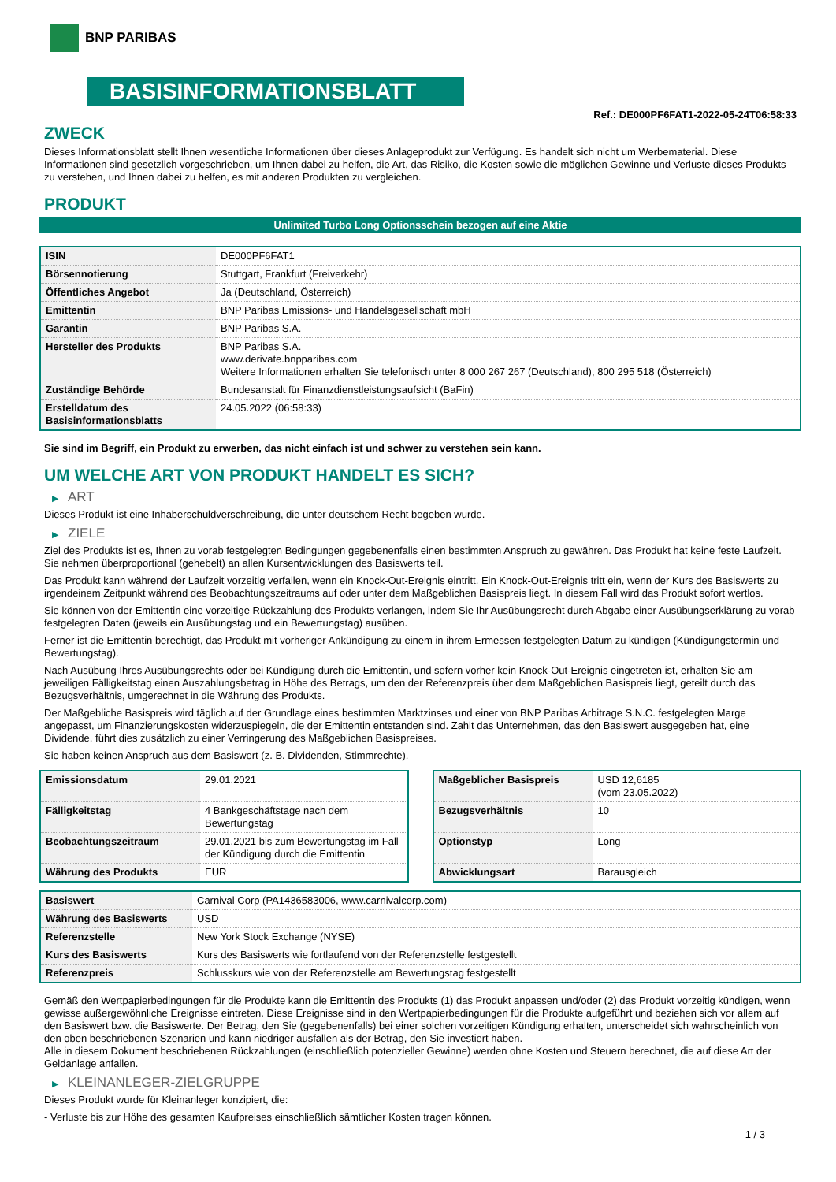BNP PARIBAS
BASISINFORMATIONSBLATT
Ref.: DE000PF6FAT1-2022-05-24T06:58:33
ZWECK
Dieses Informationsblatt stellt Ihnen wesentliche Informationen über dieses Anlageprodukt zur Verfügung. Es handelt sich nicht um Werbematerial. Diese Informationen sind gesetzlich vorgeschrieben, um Ihnen dabei zu helfen, die Art, das Risiko, die Kosten sowie die möglichen Gewinne und Verluste dieses Produkts zu verstehen, und Ihnen dabei zu helfen, es mit anderen Produkten zu vergleichen.
PRODUKT
Unlimited Turbo Long Optionsschein bezogen auf eine Aktie
| ISIN | DE000PF6FAT1 |
| Börsennotierung | Stuttgart, Frankfurt (Freiverkehr) |
| Öffentliches Angebot | Ja (Deutschland, Österreich) |
| Emittentin | BNP Paribas Emissions- und Handelsgesellschaft mbH |
| Garantin | BNP Paribas S.A. |
| Hersteller des Produkts | BNP Paribas S.A. www.derivate.bnpparibas.com Weitere Informationen erhalten Sie telefonisch unter 8 000 267 267 (Deutschland), 800 295 518 (Österreich) |
| Zuständige Behörde | Bundesanstalt für Finanzdienstleistungsaufsicht (BaFin) |
| Erstelldatum des Basisinformationsblatts | 24.05.2022 (06:58:33) |
Sie sind im Begriff, ein Produkt zu erwerben, das nicht einfach ist und schwer zu verstehen sein kann.
UM WELCHE ART VON PRODUKT HANDELT ES SICH?
▶ ART
Dieses Produkt ist eine Inhaberschuldverschreibung, die unter deutschem Recht begeben wurde.
▶ ZIELE
Ziel des Produkts ist es, Ihnen zu vorab festgelegten Bedingungen gegebenenfalls einen bestimmten Anspruch zu gewähren. Das Produkt hat keine feste Laufzeit. Sie nehmen überproportional (gehebelt) an allen Kursentwicklungen des Basiswerts teil.
Das Produkt kann während der Laufzeit vorzeitig verfallen, wenn ein Knock-Out-Ereignis eintritt. Ein Knock-Out-Ereignis tritt ein, wenn der Kurs des Basiswerts zu irgendeinem Zeitpunkt während des Beobachtungszeitraums auf oder unter dem Maßgeblichen Basispreis liegt. In diesem Fall wird das Produkt sofort wertlos.
Sie können von der Emittentin eine vorzeitige Rückzahlung des Produkts verlangen, indem Sie Ihr Ausübungsrecht durch Abgabe einer Ausübungserklärung zu vorab festgelegten Daten (jeweils ein Ausübungstag und ein Bewertungstag) ausüben.
Ferner ist die Emittentin berechtigt, das Produkt mit vorheriger Ankündigung zu einem in ihrem Ermessen festgelegten Datum zu kündigen (Kündigungstermin und Bewertungstag).
Nach Ausübung Ihres Ausübungsrechts oder bei Kündigung durch die Emittentin, und sofern vorher kein Knock-Out-Ereignis eingetreten ist, erhalten Sie am jeweiligen Fälligkeitstag einen Auszahlungsbetrag in Höhe des Betrags, um den der Referenzpreis über dem Maßgeblichen Basispreis liegt, geteilt durch das Bezugsverhältnis, umgerechnet in die Währung des Produkts.
Der Maßgebliche Basispreis wird täglich auf der Grundlage eines bestimmten Marktzinses und einer von BNP Paribas Arbitrage S.N.C. festgelegten Marge angepasst, um Finanzierungskosten widerzuspiegeln, die der Emittentin entstanden sind. Zahlt das Unternehmen, das den Basiswert ausgegeben hat, eine Dividende, führt dies zusätzlich zu einer Verringerung des Maßgeblichen Basispreises.
Sie haben keinen Anspruch aus dem Basiswert (z. B. Dividenden, Stimmrechte).
| Emissionsdatum | 29.01.2021 |
| Fälligkeitstag | 4 Bankgeschäftstage nach dem Bewertungstag |
| Beobachtungszeitraum | 29.01.2021 bis zum Bewertungstag im Fall der Kündigung durch die Emittentin |
| Währung des Produkts | EUR |
| Maßgeblicher Basispreis | USD 12,6185 (vom 23.05.2022) |
| Bezugsverhältnis | 10 |
| Optionstyp | Long |
| Abwicklungsart | Barausgleich |
| Basiswert | Carnival Corp (PA1436583006, www.carnivalcorp.com) |
| Währung des Basiswerts | USD |
| Referenzstelle | New York Stock Exchange (NYSE) |
| Kurs des Basiswerts | Kurs des Basiswerts wie fortlaufend von der Referenzstelle festgestellt |
| Referenzpreis | Schlusskurs wie von der Referenzstelle am Bewertungstag festgestellt |
Gemäß den Wertpapierbedingungen für die Produkte kann die Emittentin des Produkts (1) das Produkt anpassen und/oder (2) das Produkt vorzeitig kündigen, wenn gewisse außergewöhnliche Ereignisse eintreten. Diese Ereignisse sind in den Wertpapierbedingungen für die Produkte aufgeführt und beziehen sich vor allem auf den Basiswert bzw. die Basiswerte. Der Betrag, den Sie (gegebenenfalls) bei einer solchen vorzeitigen Kündigung erhalten, unterscheidet sich wahrscheinlich von den oben beschriebenen Szenarien und kann niedriger ausfallen als der Betrag, den Sie investiert haben.
Alle in diesem Dokument beschriebenen Rückzahlungen (einschließlich potenzieller Gewinne) werden ohne Kosten und Steuern berechnet, die auf diese Art der Geldanlage anfallen.
▶ KLEINANLEGER-ZIELGRUPPE
Dieses Produkt wurde für Kleinanleger konzipiert, die:
- Verluste bis zur Höhe des gesamten Kaufpreises einschließlich sämtlicher Kosten tragen können.
1 / 3